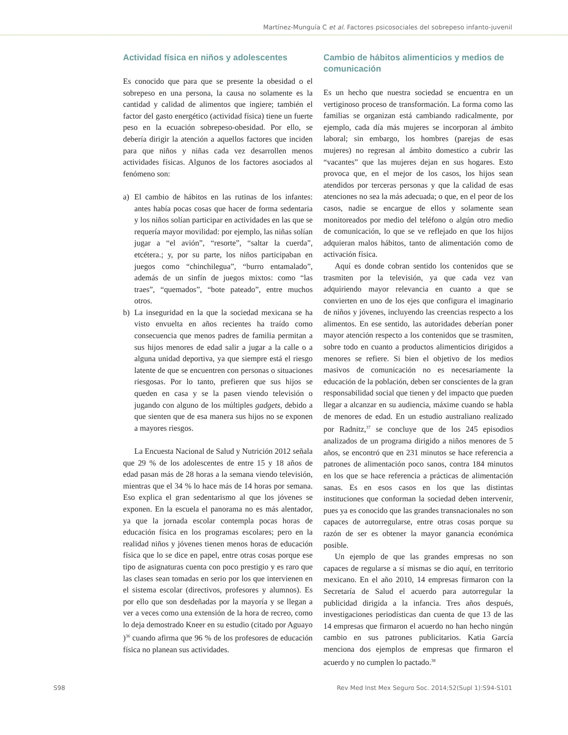Martínez-Munguía C et al. Factores psicosociales del sobrepeso infanto-juvenil
Actividad física en niños y adolescentes
Es conocido que para que se presente la obesidad o el sobrepeso en una persona, la causa no solamente es la cantidad y calidad de alimentos que ingiere; también el factor del gasto energético (actividad física) tiene un fuerte peso en la ecuación sobrepeso-obesidad. Por ello, se debería dirigir la atención a aquellos factores que inciden para que niños y niñas cada vez desarrollen menos actividades físicas. Algunos de los factores asociados al fenómeno son:
a) El cambio de hábitos en las rutinas de los infantes: antes había pocas cosas que hacer de forma sedentaria y los niños solían participar en actividades en las que se requería mayor movilidad: por ejemplo, las niñas solían jugar a “el avión”, “resorte”, “saltar la cuerda”, etcétera.; y, por su parte, los niños participaban en juegos como “chinchilegua”, “burro entamalado”, además de un sinfín de juegos mixtos: como “las traes”, “quemados”, “bote pateado”, entre muchos otros.
b) La inseguridad en la que la sociedad mexicana se ha visto envuelta en años recientes ha traído como consecuencia que menos padres de familia permitan a sus hijos menores de edad salir a jugar a la calle o a alguna unidad deportiva, ya que siempre está el riesgo latente de que se encuentren con personas o situaciones riesgosas. Por lo tanto, prefieren que sus hijos se queden en casa y se la pasen viendo televisión o jugando con alguno de los múltiples gadgets, debido a que sienten que de esa manera sus hijos no se exponen a mayores riesgos.
La Encuesta Nacional de Salud y Nutrición 2012 señala que 29 % de los adolescentes de entre 15 y 18 años de edad pasan más de 28 horas a la semana viendo televisión, mientras que el 34 % lo hace más de 14 horas por semana. Eso explica el gran sedentarismo al que los jóvenes se exponen. En la escuela el panorama no es más alentador, ya que la jornada escolar contempla pocas horas de educación física en los programas escolares; pero en la realidad niños y jóvenes tienen menos horas de educación física que lo se dice en papel, entre otras cosas porque ese tipo de asignaturas cuenta con poco prestigio y es raro que las clases sean tomadas en serio por los que intervienen en el sistema escolar (directivos, profesores y alumnos). Es por ello que son desdeñadas por la mayoría y se llegan a ver a veces como una extensión de la hora de recreo, como lo deja demostrado Kneer en su estudio (citado por Aguayo )<sup>36</sup> cuando afirma que 96 % de los profesores de educación física no planean sus actividades.
Cambio de hábitos alimenticios y medios de comunicación
Es un hecho que nuestra sociedad se encuentra en un vertiginoso proceso de transformación. La forma como las familias se organizan está cambiando radicalmente, por ejemplo, cada día más mujeres se incorporan al ámbito laboral; sin embargo, los hombres (parejas de esas mujeres) no regresan al ámbito domestico a cubrir las “vacantes” que las mujeres dejan en sus hogares. Esto provoca que, en el mejor de los casos, los hijos sean atendidos por terceras personas y que la calidad de esas atenciones no sea la más adecuada; o que, en el peor de los casos, nadie se encargue de ellos y solamente sean monitoreados por medio del teléfono o algún otro medio de comunicación, lo que se ve reflejado en que los hijos adquieran malos hábitos, tanto de alimentación como de activación física.
Aquí es donde cobran sentido los contenidos que se trasmiten por la televisión, ya que cada vez van adquiriendo mayor relevancia en cuanto a que se convierten en uno de los ejes que configura el imaginario de niños y jóvenes, incluyendo las creencias respecto a los alimentos. En ese sentido, las autoridades deberían poner mayor atención respecto a los contenidos que se trasmiten, sobre todo en cuanto a productos alimenticios dirigidos a menores se refiere. Si bien el objetivo de los medios masivos de comunicación no es necesariamente la educación de la población, deben ser conscientes de la gran responsabilidad social que tienen y del impacto que pueden llegar a alcanzar en su audiencia, máxime cuando se habla de menores de edad. En un estudio australiano realizado por Radnitz,<sup>37</sup> se concluye que de los 245 episodios analizados de un programa dirigido a niños menores de 5 años, se encontró que en 231 minutos se hace referencia a patrones de alimentación poco sanos, contra 184 minutos en los que se hace referencia a prácticas de alimentación sanas. Es en esos casos en los que las distintas instituciones que conforman la sociedad deben intervenir, pues ya es conocido que las grandes transnacionales no son capaces de autorregularse, entre otras cosas porque su razón de ser es obtener la mayor ganancia económica posible.
Un ejemplo de que las grandes empresas no son capaces de regularse a sí mismas se dio aquí, en territorio mexicano. En el año 2010, 14 empresas firmaron con la Secretaría de Salud el acuerdo para autorregular la publicidad dirigida a la infancia. Tres años después, investigaciones periodísticas dan cuenta de que 13 de las 14 empresas que firmaron el acuerdo no han hecho ningún cambio en sus patrones publicitarios. Katia García menciona dos ejemplos de empresas que firmaron el acuerdo y no cumplen lo pactado.<sup>38</sup>
S98 Rev Med Inst Mex Seguro Soc. 2014;52(Supl 1):S94-S101